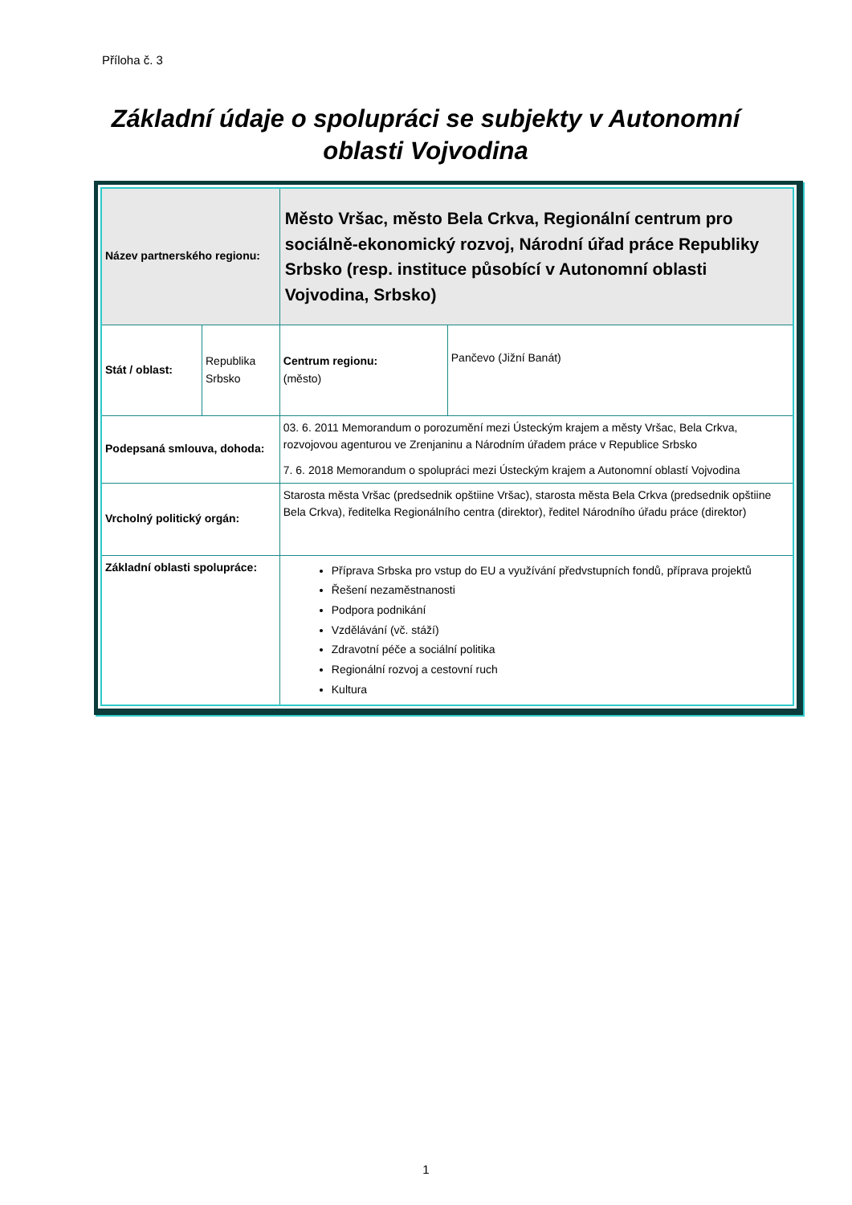Příloha č. 3
Základní údaje o spolupráci se subjekty v Autonomní oblasti Vojvodina
| Název partnerského regionu: | | Město Vršac, město Bela Crkva, Regionální centrum pro sociálně-ekonomický rozvoj, Národní úřad práce Republiky Srbsko (resp. instituce působící v Autonomní oblasti Vojvodina, Srbsko) | |
| Stát / oblast: | Republika Srbsko | Centrum regionu: (město) | Pančevo (Jižní Banát) |
| Podepsaná smlouva, dohoda: | | 03. 6. 2011 Memorandum o porozumění mezi Ústeckým krajem a městy Vršac, Bela Crkva, rozvojovou agenturou ve Zrenjaninu a Národním úřadem práce v Republice Srbsko 7. 6. 2018 Memorandum o spolupráci mezi Ústeckým krajem a Autonomní oblastí Vojvodina | |
| Vrcholný politický orgán: | | Starosta města Vršac (predsednik opštiine Vršac), starosta města Bela Crkva (predsednik opštiine Bela Crkva), ředitelka Regionálního centra (direktor), ředitel Národního úřadu práce (direktor) | |
| Základní oblasti spolupráce: | | Příprava Srbska pro vstup do EU a využívání předvstupních fondů, příprava projektů Řešení nezaměstnanosti Podpora podnikání Vzdělávání (vč. stáží) Zdravotní péče a sociální politika Regionální rozvoj a cestovní ruch Kultura | |
1